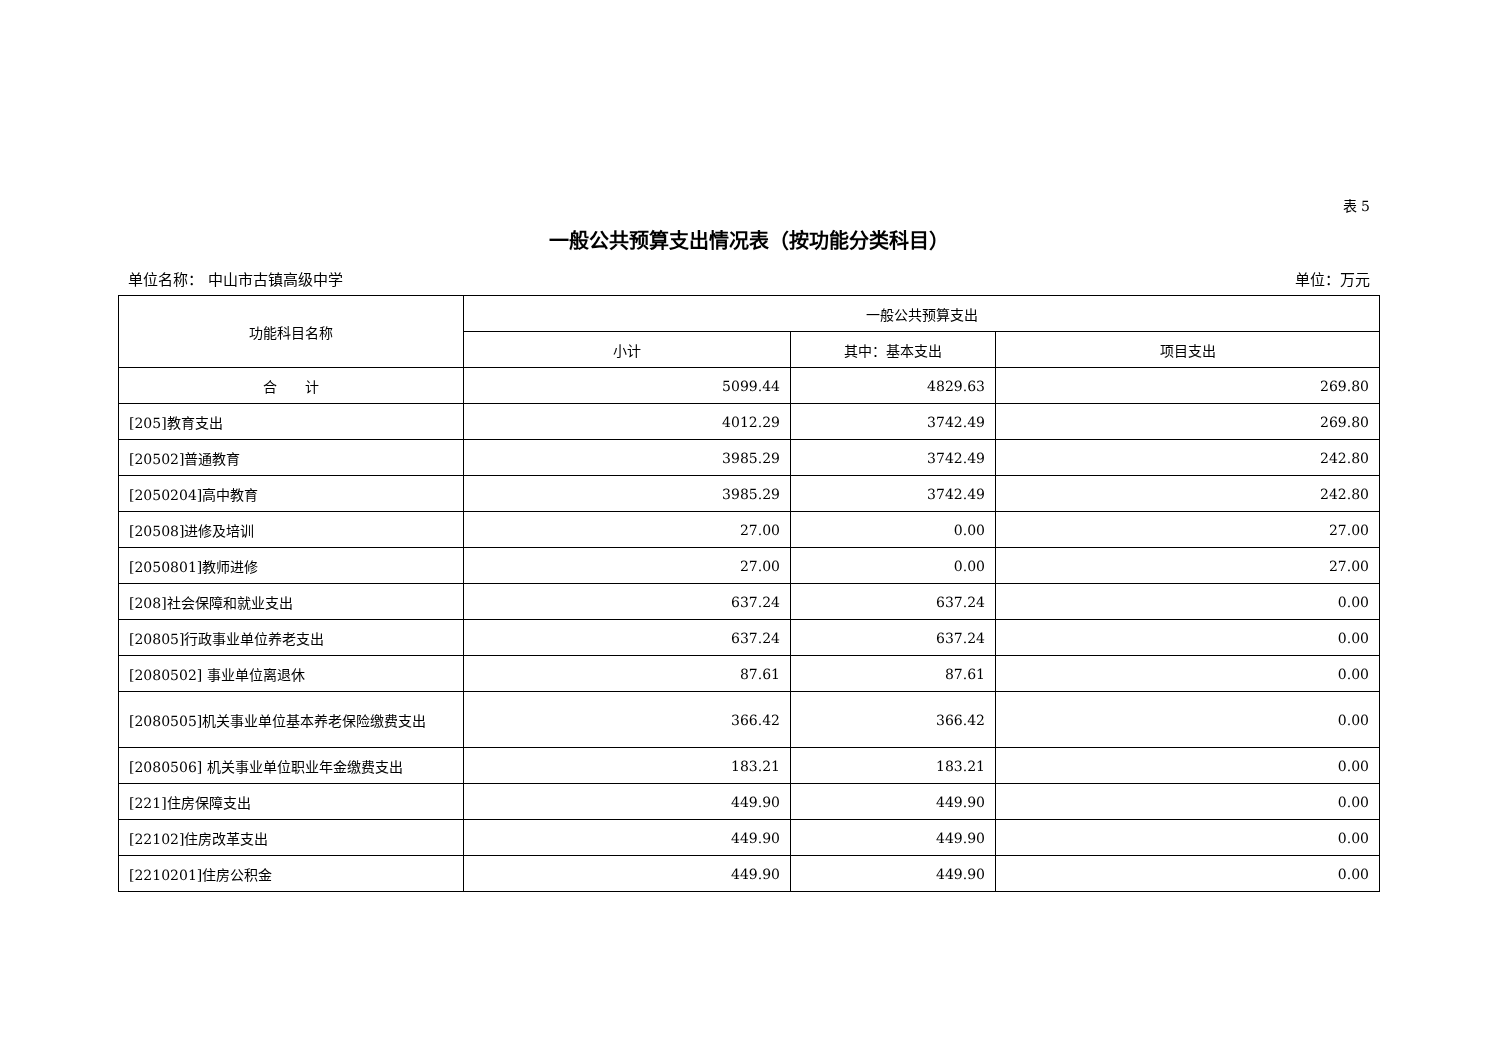表 5
一般公共预算支出情况表（按功能分类科目）
单位名称： 中山市古镇高级中学 单位：万元
| 功能科目名称 | 一般公共预算支出 | | |
| --- | --- | --- | --- |
| | 小计 | 其中：基本支出 | 项目支出 |
| 合 计 | 5099.44 | 4829.63 | 269.80 |
| [205]教育支出 | 4012.29 | 3742.49 | 269.80 |
| [20502]普通教育 | 3985.29 | 3742.49 | 242.80 |
| [2050204]高中教育 | 3985.29 | 3742.49 | 242.80 |
| [20508]进修及培训 | 27.00 | 0.00 | 27.00 |
| [2050801]教师进修 | 27.00 | 0.00 | 27.00 |
| [208]社会保障和就业支出 | 637.24 | 637.24 | 0.00 |
| [20805]行政事业单位养老支出 | 637.24 | 637.24 | 0.00 |
| [2080502] 事业单位离退休 | 87.61 | 87.61 | 0.00 |
| [2080505]机关事业单位基本养老保险缴费支出 | 366.42 | 366.42 | 0.00 |
| [2080506] 机关事业单位职业年金缴费支出 | 183.21 | 183.21 | 0.00 |
| [221]住房保障支出 | 449.90 | 449.90 | 0.00 |
| [22102]住房改革支出 | 449.90 | 449.90 | 0.00 |
| [2210201]住房公积金 | 449.90 | 449.90 | 0.00 |